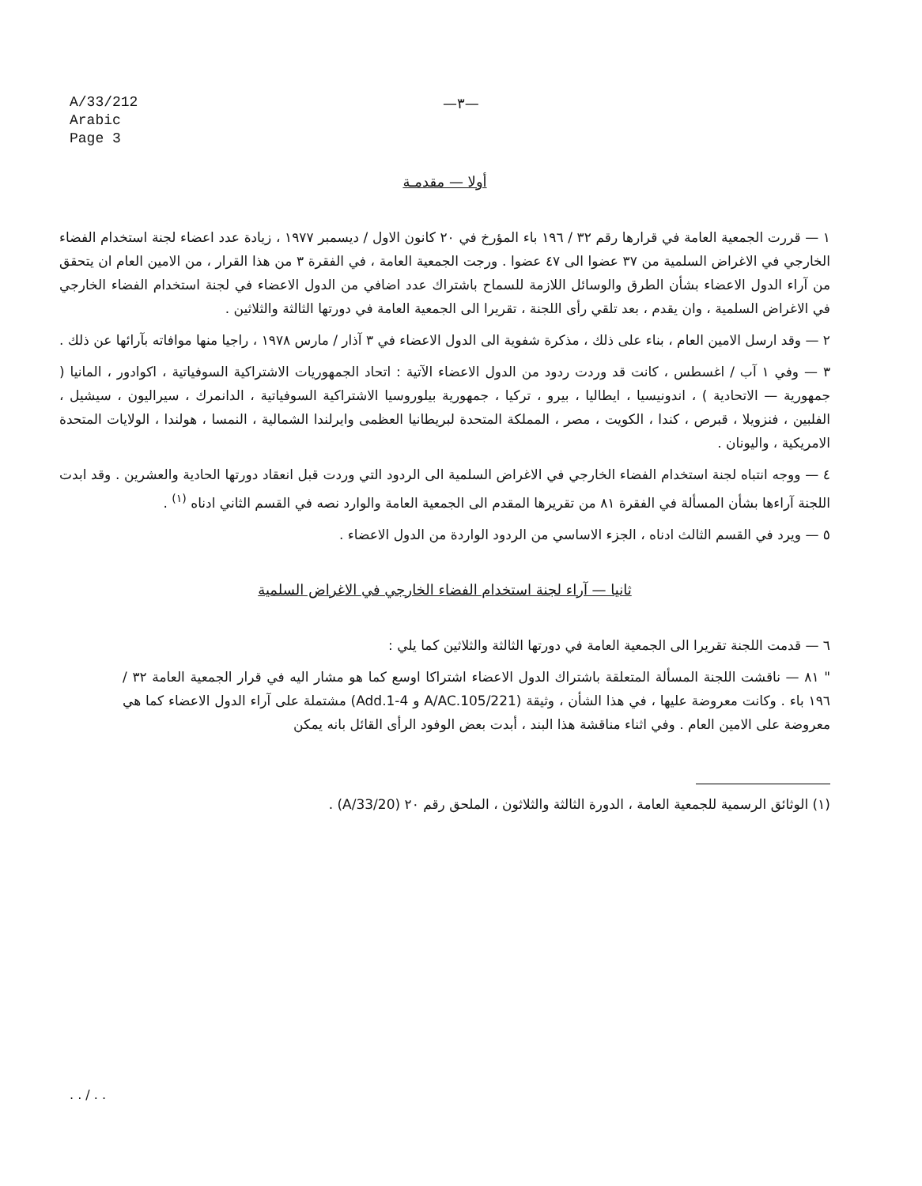A/33/212
Arabic
Page 3
—٣—
أولا — مقدمـة
١ — قررت الجمعية العامة في قرارها رقم ٣٢ / ١٩٦ باء المؤرخ في ٢٠ كانون الاول / ديسمبر ١٩٧٧ ، زيادة عدد اعضاء لجنة استخدام الفضاء الخارجي في الاغراض السلمية من ٣٧ عضوا الى ٤٧ عضوا . ورجت الجمعية العامة ، في الفقرة ٣ من هذا القرار ، من الامين العام ان يتحقق من آراء الدول الاعضاء بشأن الطرق والوسائل اللازمة للسماح باشتراك عدد اضافي من الدول الاعضاء في لجنة استخدام الفضاء الخارجي في الاغراض السلمية ، وان يقدم ، بعد تلقي رأى اللجنة ، تقريرا الى الجمعية العامة في دورتها الثالثة والثلاثين .
٢ — وقد ارسل الامين العام ، بناء على ذلك ، مذكرة شفوية الى الدول الاعضاء في ٣ آذار / مارس ١٩٧٨ ، راجيا منها موافاته بآرائها عن ذلك .
٣ — وفي ١ آب / اغسطس ، كانت قد وردت ردود من الدول الاعضاء الآتية : اتحاد الجمهوريات الاشتراكية السوفياتية ، اكوادور ، المانيا ( جمهورية — الاتحادية ) ، اندونيسيا ، ايطاليا ، بيرو ، تركيا ، جمهورية بيلوروسيا الاشتراكية السوفياتية ، الدانمرك ، سيراليون ، سيشيل ، الفلبين ، فنزويلا ، قبرص ، كندا ، الكويت ، مصر ، المملكة المتحدة لبريطانيا العظمى وايرلندا الشمالية ، النمسا ، هولندا ، الولايات المتحدة الامريكية ، واليونان .
٤ — ووجه انتباه لجنة استخدام الفضاء الخارجي في الاغراض السلمية الى الردود التي وردت قبل انعقاد دورتها الحادية والعشرين . وقد ابدت اللجنة آراءها بشأن المسألة في الفقرة ٨١ من تقريرها المقدم الى الجمعية العامة والوارد نصه في القسم الثاني ادناه <sup>(١)</sup> .
٥ — ويرد في القسم الثالث ادناه ، الجزء الاساسي من الردود الواردة من الدول الاعضاء .
ثانيا — آراء لجنة استخدام الفضاء الخارجي في الاغراض السلمية
٦ — قدمت اللجنة تقريرا الى الجمعية العامة في دورتها الثالثة والثلاثين كما يلي :
" ٨١ — ناقشت اللجنة المسألة المتعلقة باشتراك الدول الاعضاء اشتراكا اوسع كما هو مشار اليه في قرار الجمعية العامة ٣٢ / ١٩٦ باء . وكانت معروضة عليها ، في هذا الشأن ، وثيقة (A/AC.105/221 و Add.1-4) مشتملة على آراء الدول الاعضاء كما هي معروضة على الامين العام . وفي اثناء مناقشة هذا البند ، أبدت بعض الوفود الرأى القائل بانه يمكن
(١) الوثائق الرسمية للجمعية العامة ، الدورة الثالثة والثلاثون ، الملحق رقم ٢٠ (A/33/20) .
. . / . .